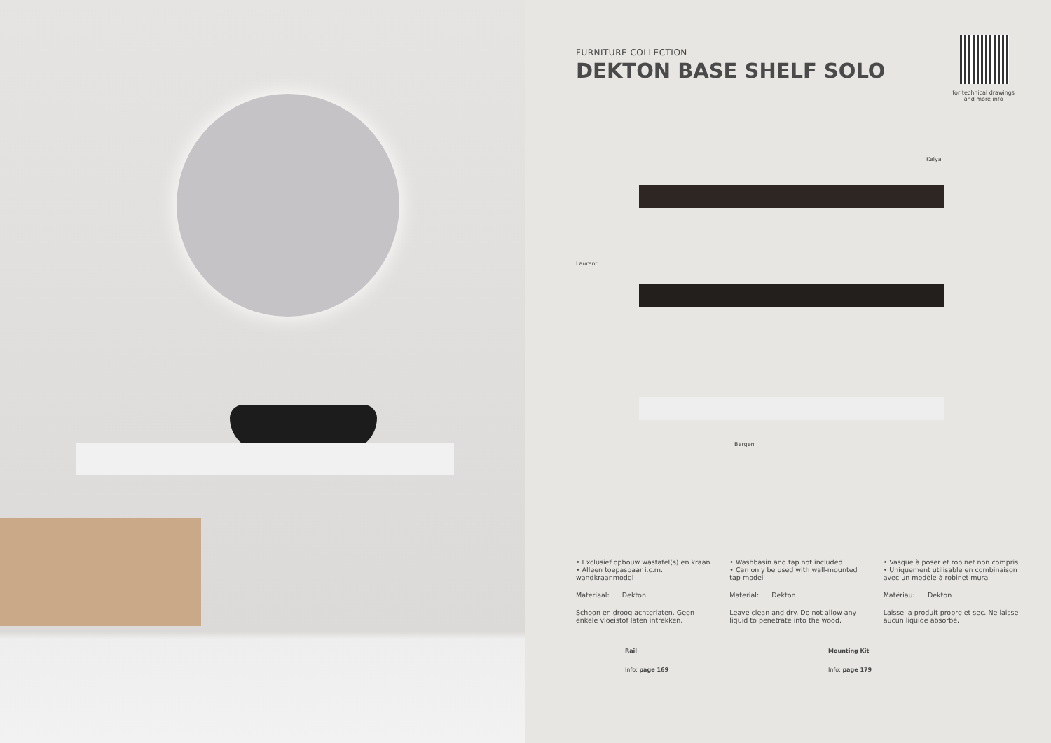FURNITURE COLLECTION
DEKTON BASE SHELF SOLO
for technical drawings
and more info
Kelya
Laurent
Bergen
• Exclusief opbouw wastafel(s) en kraan
• Alleen toepasbaar i.c.m. wandkraanmodel
Materiaal: Dekton
Schoon en droog achterlaten. Geen enkele vloeistof laten intrekken.
• Washbasin and tap not included
• Can only be used with wall-mounted tap model
Material: Dekton
Leave clean and dry. Do not allow any liquid to penetrate into the wood.
• Vasque à poser et robinet non compris
• Uniquement utilisable en combinaison avec un modèle à robinet mural
Matériau: Dekton
Laisse la produit propre et sec. Ne laisse aucun liquide absorbé.
Rail
Info: page 169
Mounting Kit
Info: page 179